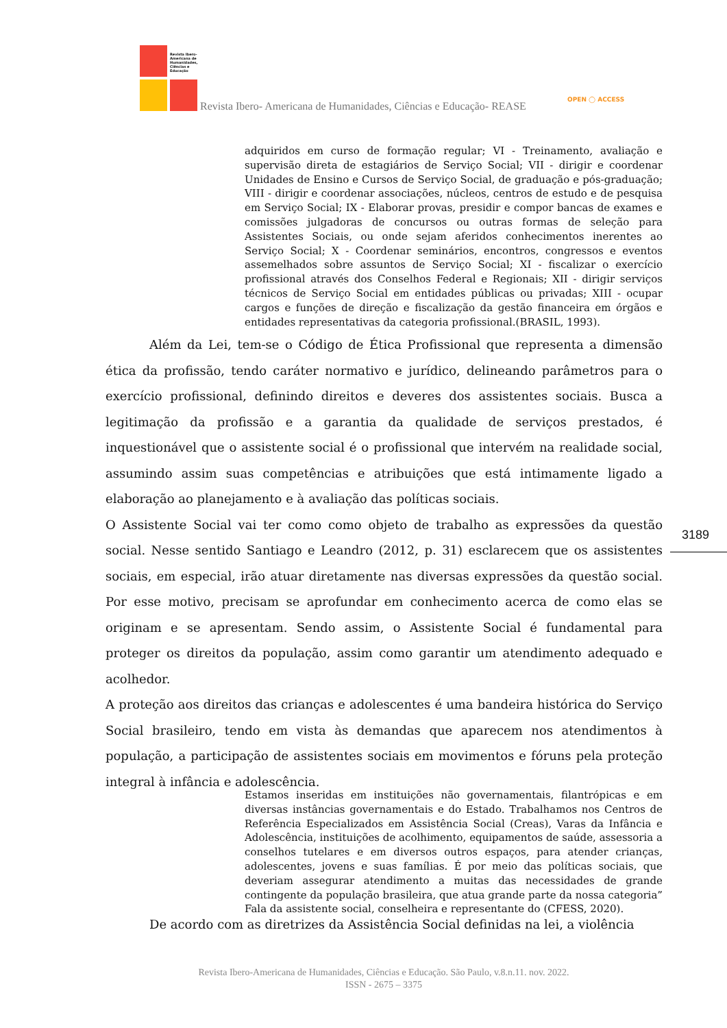Revista Ibero-
Americana de
Humanidades,
Ciências e
Educação
Revista Ibero- Americana de Humanidades, Ciências e Educação- REASE
OPEN ◯ ACCESS
adquiridos em curso de formação regular; VI - Treinamento, avaliação e supervisão direta de estagiários de Serviço Social; VII - dirigir e coordenar Unidades de Ensino e Cursos de Serviço Social, de graduação e pós-graduação; VIII - dirigir e coordenar associações, núcleos, centros de estudo e de pesquisa em Serviço Social; IX - Elaborar provas, presidir e compor bancas de exames e comissões julgadoras de concursos ou outras formas de seleção para Assistentes Sociais, ou onde sejam aferidos conhecimentos inerentes ao Serviço Social; X - Coordenar seminários, encontros, congressos e eventos assemelhados sobre assuntos de Serviço Social; XI - fiscalizar o exercício profissional através dos Conselhos Federal e Regionais; XII - dirigir serviços técnicos de Serviço Social em entidades públicas ou privadas; XIII - ocupar cargos e funções de direção e fiscalização da gestão financeira em órgãos e entidades representativas da categoria profissional.(BRASIL, 1993).
Além da Lei, tem-se o Código de Ética Profissional que representa a dimensão ética da profissão, tendo caráter normativo e jurídico, delineando parâmetros para o exercício profissional, definindo direitos e deveres dos assistentes sociais. Busca a legitimação da profissão e a garantia da qualidade de serviços prestados, é inquestionável que o assistente social é o profissional que intervém na realidade social, assumindo assim suas competências e atribuições que está intimamente ligado a elaboração ao planejamento e à avaliação das políticas sociais.
O Assistente Social vai ter como como objeto de trabalho as expressões da questão social. Nesse sentido Santiago e Leandro (2012, p. 31) esclarecem que os assistentes sociais, em especial, irão atuar diretamente nas diversas expressões da questão social. Por esse motivo, precisam se aprofundar em conhecimento acerca de como elas se originam e se apresentam. Sendo assim, o Assistente Social é fundamental para proteger os direitos da população, assim como garantir um atendimento adequado e acolhedor.
A proteção aos direitos das crianças e adolescentes é uma bandeira histórica do Serviço Social brasileiro, tendo em vista às demandas que aparecem nos atendimentos à população, a participação de assistentes sociais em movimentos e fóruns pela proteção integral à infância e adolescência.
3189
Estamos inseridas em instituições não governamentais, filantrópicas e em diversas instâncias governamentais e do Estado. Trabalhamos nos Centros de Referência Especializados em Assistência Social (Creas), Varas da Infância e Adolescência, instituições de acolhimento, equipamentos de saúde, assessoria a conselhos tutelares e em diversos outros espaços, para atender crianças, adolescentes, jovens e suas famílias. É por meio das políticas sociais, que deveriam assegurar atendimento a muitas das necessidades de grande contingente da população brasileira, que atua grande parte da nossa categoria” Fala da assistente social, conselheira e representante do (CFESS, 2020).
De acordo com as diretrizes da Assistência Social definidas na lei, a violência
Revista Ibero-Americana de Humanidades, Ciências e Educação. São Paulo, v.8.n.11. nov. 2022.
ISSN - 2675 – 3375